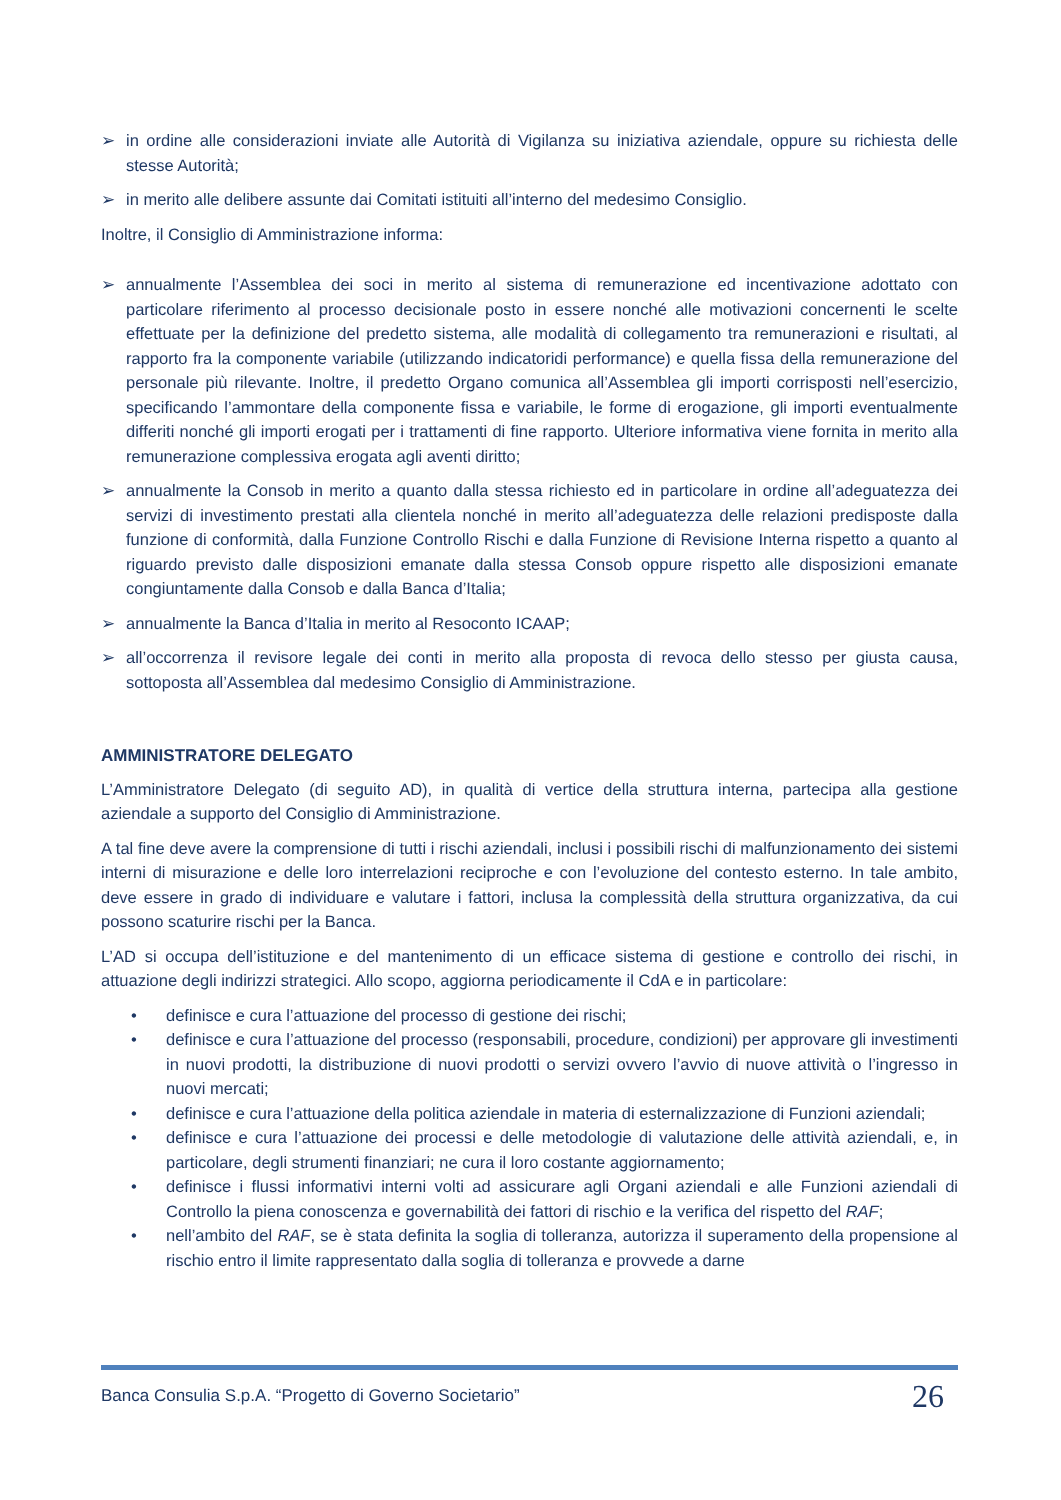➢ in ordine alle considerazioni inviate alle Autorità di Vigilanza su iniziativa aziendale, oppure su richiesta delle stesse Autorità;
➢ in merito alle delibere assunte dai Comitati istituiti all’interno del medesimo Consiglio.
Inoltre, il Consiglio di Amministrazione informa:
➢ annualmente l’Assemblea dei soci in merito al sistema di remunerazione ed incentivazione adottato con particolare riferimento al processo decisionale posto in essere nonché alle motivazioni concernenti le scelte effettuate per la definizione del predetto sistema, alle modalità di collegamento tra remunerazioni e risultati, al rapporto fra la componente variabile (utilizzando indicatoridi performance) e quella fissa della remunerazione del personale più rilevante. Inoltre, il predetto Organo comunica all’Assemblea gli importi corrisposti nell’esercizio, specificando l’ammontare della componente fissa e variabile, le forme di erogazione, gli importi eventualmente differiti nonché gli importi erogati per i trattamenti di fine rapporto. Ulteriore informativa viene fornita in merito alla remunerazione complessiva erogata agli aventi diritto;
➢ annualmente la Consob in merito a quanto dalla stessa richiesto ed in particolare in ordine all’adeguatezza dei servizi di investimento prestati alla clientela nonché in merito all’adeguatezza delle relazioni predisposte dalla funzione di conformità, dalla Funzione Controllo Rischi e dalla Funzione di Revisione Interna rispetto a quanto al riguardo previsto dalle disposizioni emanate dalla stessa Consob oppure rispetto alle disposizioni emanate congiuntamente dalla Consob e dalla Banca d’Italia;
➢ annualmente la Banca d’Italia in merito al Resoconto ICAAP;
➢ all’occorrenza il revisore legale dei conti in merito alla proposta di revoca dello stesso per giusta causa, sottoposta all’Assemblea dal medesimo Consiglio di Amministrazione.
AMMINISTRATORE DELEGATO
L’Amministratore Delegato (di seguito AD), in qualità di vertice della struttura interna, partecipa alla gestione aziendale a supporto del Consiglio di Amministrazione.
A tal fine deve avere la comprensione di tutti i rischi aziendali, inclusi i possibili rischi di malfunzionamento dei sistemi interni di misurazione e delle loro interrelazioni reciproche e con l’evoluzione del contesto esterno. In tale ambito, deve essere in grado di individuare e valutare i fattori, inclusa la complessità della struttura organizzativa, da cui possono scaturire rischi per la Banca.
L’AD si occupa dell’istituzione e del mantenimento di un efficace sistema di gestione e controllo dei rischi, in attuazione degli indirizzi strategici. Allo scopo, aggiorna periodicamente il CdA e in particolare:
• definisce e cura l’attuazione del processo di gestione dei rischi;
• definisce e cura l’attuazione del processo (responsabili, procedure, condizioni) per approvare gli investimenti in nuovi prodotti, la distribuzione di nuovi prodotti o servizi ovvero l’avvio di nuove attività o l’ingresso in nuovi mercati;
• definisce e cura l’attuazione della politica aziendale in materia di esternalizzazione di Funzioni aziendali;
• definisce e cura l’attuazione dei processi e delle metodologie di valutazione delle attività aziendali, e, in particolare, degli strumenti finanziari; ne cura il loro costante aggiornamento;
• definisce i flussi informativi interni volti ad assicurare agli Organi aziendali e alle Funzioni aziendali di Controllo la piena conoscenza e governabilità dei fattori di rischio e la verifica del rispetto del RAF;
• nell’ambito del RAF, se è stata definita la soglia di tolleranza, autorizza il superamento della propensione al rischio entro il limite rappresentato dalla soglia di tolleranza e provvede a darne
Banca Consulia S.p.A. “Progetto di Governo Societario” 26